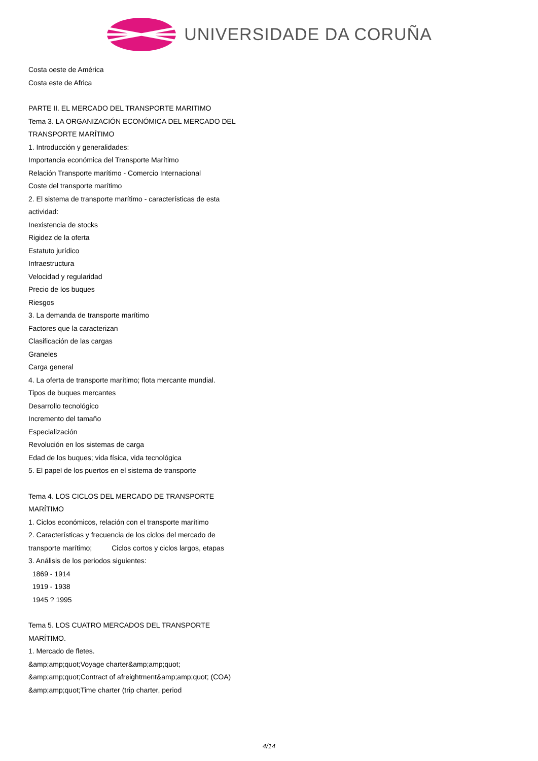UNIVERSIDADE DA CORUÑA
Costa oeste de América
Costa este de Africa
PARTE II. EL MERCADO DEL TRANSPORTE MARITIMO
Tema 3. LA ORGANIZACIÓN ECONÓMICA DEL MERCADO DEL TRANSPORTE MARÍTIMO
1. Introducción y generalidades:
Importancia económica del Transporte Marítimo
Relación Transporte marítimo - Comercio Internacional
Coste del transporte marítimo
2. El sistema de transporte marítimo - características de esta actividad:
Inexistencia de stocks
Rigidez de la oferta
Estatuto jurídico
Infraestructura
Velocidad y regularidad
Precio de los buques
Riesgos
3. La demanda de transporte marítimo
Factores que la caracterizan
Clasificación de las cargas
Graneles
Carga general
4. La oferta de transporte marítimo; flota mercante mundial.
Tipos de buques mercantes
Desarrollo tecnológico
Incremento del tamaño
Especialización
Revolución en los sistemas de carga
Edad de los buques; vida física, vida tecnológica
5. El papel de los puertos en el sistema de transporte
Tema 4. LOS CICLOS DEL MERCADO DE TRANSPORTE MARÍTIMO
1. Ciclos económicos, relación con el transporte marítimo
2. Características y frecuencia de los ciclos del mercado de transporte marítimo; Ciclos cortos y ciclos largos, etapas
3. Análisis de los periodos siguientes:
1869 - 1914
1919 - 1938
1945 ? 1995
Tema 5. LOS CUATRO MERCADOS DEL TRANSPORTE MARÍTIMO.
1. Mercado de fletes.
&amp;amp;quot;Voyage charter&amp;amp;quot;
&amp;amp;quot;Contract of afreightment&amp;amp;quot; (COA)
&amp;amp;quot;Time charter (trip charter, period
4/14